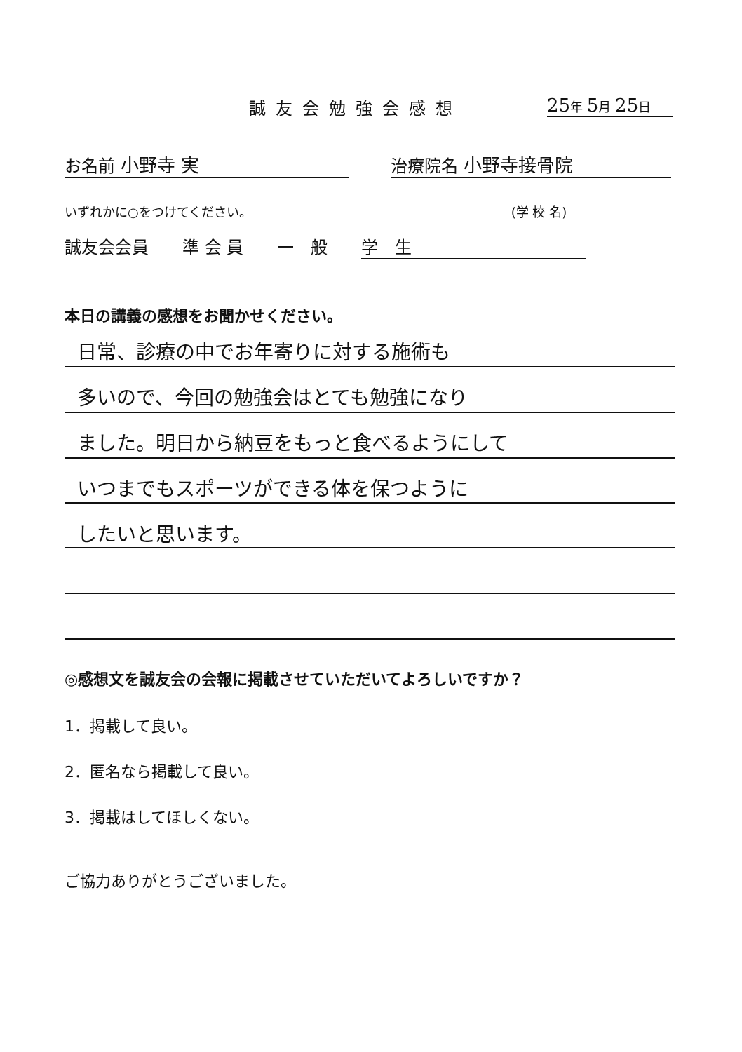誠友会勉強会感想 25年 5月 25日
お名前 小野寺 実 治療院名 小野寺接骨院
いずれかに○をつけてください。 (学 校 名)
誠友会会員　　準 会 員　　一　般　　学　生
本日の講義の感想をお聞かせください。
日常、診療の中でお年寄りに対する施術も
多いので、今回の勉強会はとても勉強になり
ました。明日から納豆をもっと食べるようにして
いつまでもスポーツができる体を保つように
したいと思います。
◎感想文を誠友会の会報に掲載させていただいてよろしいですか？
1．掲載して良い。
2．匿名なら掲載して良い。
3．掲載はしてほしくない。
ご協力ありがとうございました。